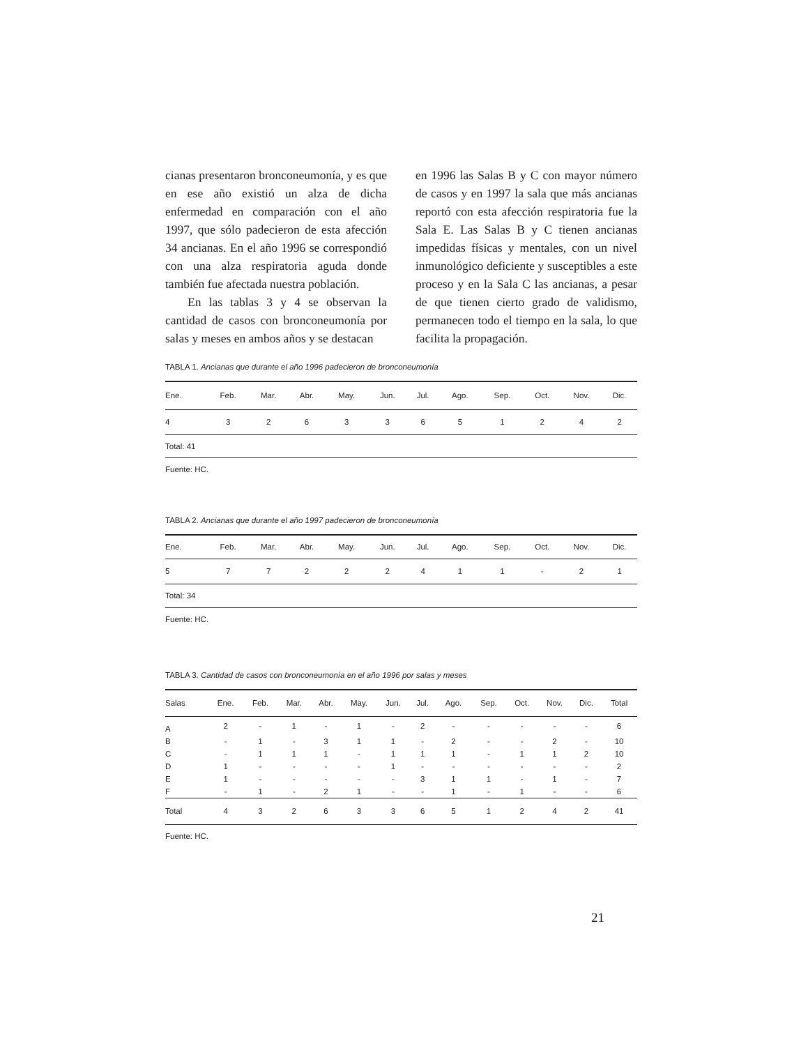cianas presentaron bronconeumonía, y es que en ese año existió un alza de dicha enfermedad en comparación con el año 1997, que sólo padecieron de esta afección 34 ancianas. En el año 1996 se correspondió con una alza respiratoria aguda donde también fue afectada nuestra población.
En las tablas 3 y 4 se observan la cantidad de casos con bronconeumonía por salas y meses en ambos años y se destacan
en 1996 las Salas B y C con mayor número de casos y en 1997 la sala que más ancianas reportó con esta afección respiratoria fue la Sala E. Las Salas B y C tienen ancianas impedidas físicas y mentales, con un nivel inmunológico deficiente y susceptibles a este proceso y en la Sala C las ancianas, a pesar de que tienen cierto grado de validismo, permanecen todo el tiempo en la sala, lo que facilita la propagación.
TABLA 1. Ancianas que durante el año 1996 padecieron de bronconeumonía
| Ene. | Feb. | Mar. | Abr. | May. | Jun. | Jul. | Ago. | Sep. | Oct. | Nov. | Dic. |
| --- | --- | --- | --- | --- | --- | --- | --- | --- | --- | --- | --- |
| 4 | 3 | 2 | 6 | 3 | 3 | 6 | 5 | 1 | 2 | 4 | 2 |
| Total: 41 | | | | | | | | | | | |
Fuente: HC.
TABLA 2. Ancianas que durante el año 1997 padecieron de bronconeumonía
| Ene. | Feb. | Mar. | Abr. | May. | Jun. | Jul. | Ago. | Sep. | Oct. | Nov. | Dic. |
| --- | --- | --- | --- | --- | --- | --- | --- | --- | --- | --- | --- |
| 5 | 7 | 7 | 2 | 2 | 2 | 4 | 1 | 1 | - | 2 | 1 |
| Total: 34 | | | | | | | | | | | |
Fuente: HC.
TABLA 3. Cantidad de casos con bronconeumonía en el año 1996 por salas y meses
| Salas | Ene. | Feb. | Mar. | Abr. | May. | Jun. | Jul. | Ago. | Sep. | Oct. | Nov. | Dic. | Total |
| --- | --- | --- | --- | --- | --- | --- | --- | --- | --- | --- | --- | --- | --- |
| A | 2 | - | 1 | - | 1 | - | 2 | - | - | - | - | - | 6 |
| B | - | 1 | - | 3 | 1 | 1 | - | 2 | - | - | 2 | - | 10 |
| C | - | 1 | 1 | 1 | - | 1 | 1 | 1 | - | 1 | 1 | 2 | 10 |
| D | 1 | - | - | - | - | 1 | - | - | - | - | - | - | 2 |
| E | 1 | - | - | - | - | - | 3 | 1 | 1 | - | 1 | - | 7 |
| F | - | 1 | - | 2 | 1 | - | - | 1 | - | 1 | - | - | 6 |
| Total | 4 | 3 | 2 | 6 | 3 | 3 | 6 | 5 | 1 | 2 | 4 | 2 | 41 |
Fuente: HC.
21